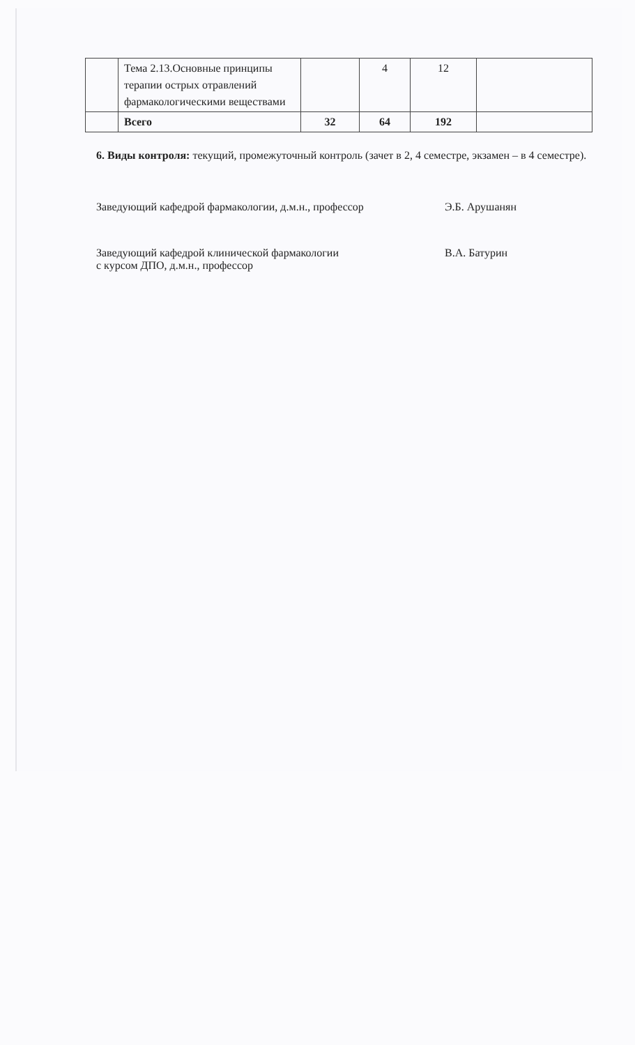| | Тема 2.13.Основные принципы терапии острых отравлений фармакологическими веществами | | 4 | 12 | |
| | Всего | 32 | 64 | 192 | |
6. Виды контроля: текущий, промежуточный контроль (зачет в 2, 4 семестре, экзамен – в 4 семестре).
Заведующий кафедрой фармакологии, д.м.н., профессор Э.Б. Арушанян
Заведующий кафедрой клинической фармакологии
с курсом ДПО, д.м.н., профессор
В.А. Батурин